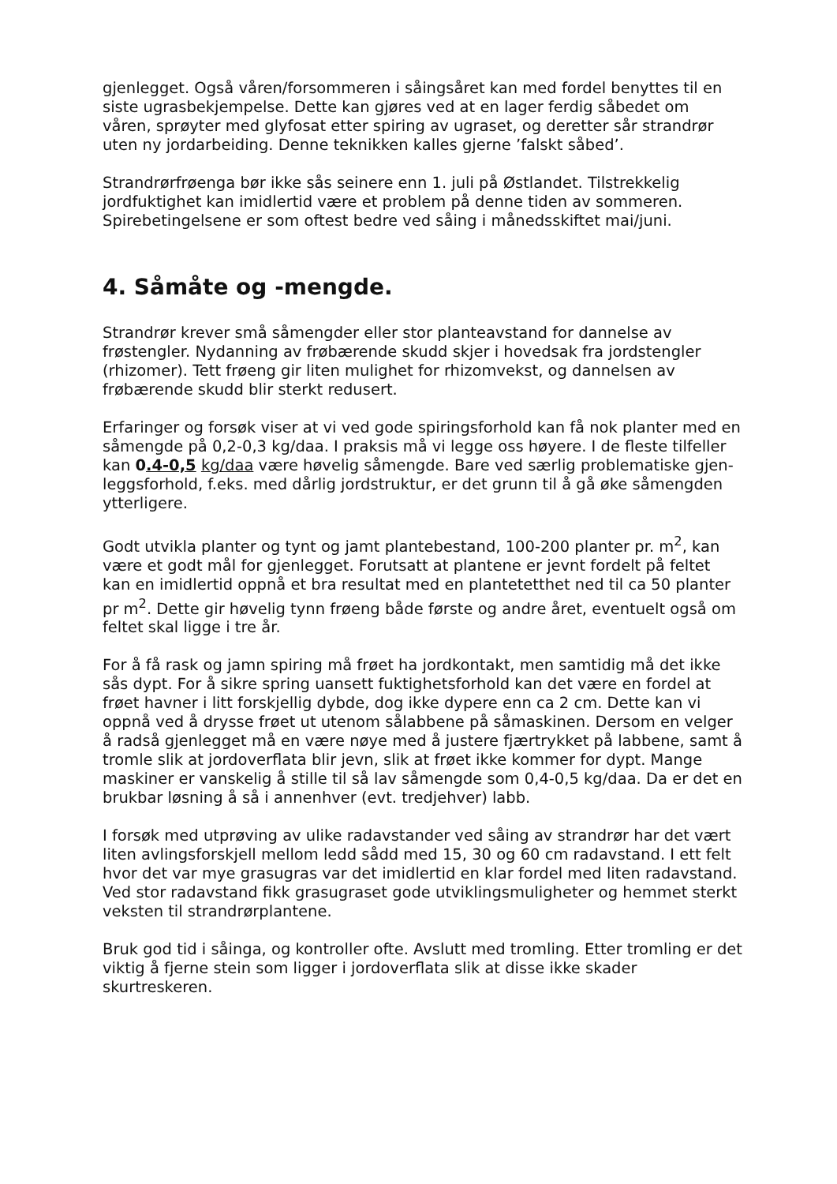gjenlegget. Også våren/forsommeren i såingsåret kan med fordel benyttes til en siste ugrasbekjempelse. Dette kan gjøres ved at en lager ferdig såbedet om våren, sprøyter med glyfosat etter spiring av ugraset, og deretter sår strandrør uten ny jordarbeiding. Denne teknikken kalles gjerne ’falskt såbed’.
Strandrørfrøenga bør ikke sås seinere enn 1. juli på Østlandet. Tilstrekkelig jordfuktighet kan imidlertid være et problem på denne tiden av sommeren. Spirebetingelsene er som oftest bedre ved såing i månedsskiftet mai/juni.
4. Såmåte og -mengde.
Strandrør krever små såmengder eller stor planteavstand for dannelse av frøstengler. Nydanning av frøbærende skudd skjer i hovedsak fra jordstengler (rhizomer). Tett frøeng gir liten mulighet for rhizomvekst, og dannelsen av frøbærende skudd blir sterkt redusert.
Erfaringer og forsøk viser at vi ved gode spiringsforhold kan få nok planter med en såmengde på 0,2-0,3 kg/daa. I praksis må vi legge oss høyere. I de fleste tilfeller kan 0.4-0,5 kg/daa være høvelig såmengde. Bare ved særlig problematiske gjen-leggsforhold, f.eks. med dårlig jordstruktur, er det grunn til å gå øke såmengden ytterligere.
Godt utvikla planter og tynt og jamt plantebestand, 100-200 planter pr. m<sup>2</sup>, kan være et godt mål for gjenlegget. Forutsatt at plantene er jevnt fordelt på feltet kan en imidlertid oppnå et bra resultat med en plantetetthet ned til ca 50 planter pr m<sup>2</sup>. Dette gir høvelig tynn frøeng både første og andre året, eventuelt også om feltet skal ligge i tre år.
For å få rask og jamn spiring må frøet ha jordkontakt, men samtidig må det ikke sås dypt. For å sikre spring uansett fuktighetsforhold kan det være en fordel at frøet havner i litt forskjellig dybde, dog ikke dypere enn ca 2 cm. Dette kan vi oppnå ved å drysse frøet ut utenom sålabbene på såmaskinen. Dersom en velger å radså gjenlegget må en være nøye med å justere fjærtrykket på labbene, samt å tromle slik at jordoverflata blir jevn, slik at frøet ikke kommer for dypt. Mange maskiner er vanskelig å stille til så lav såmengde som 0,4-0,5 kg/daa. Da er det en brukbar løsning å så i annenhver (evt. tredjehver) labb.
I forsøk med utprøving av ulike radavstander ved såing av strandrør har det vært liten avlingsforskjell mellom ledd sådd med 15, 30 og 60 cm radavstand. I ett felt hvor det var mye grasugras var det imidlertid en klar fordel med liten radavstand. Ved stor radavstand fikk grasugraset gode utviklingsmuligheter og hemmet sterkt veksten til strandrørplantene.
Bruk god tid i såinga, og kontroller ofte. Avslutt med tromling. Etter tromling er det viktig å fjerne stein som ligger i jordoverflata slik at disse ikke skader skurtreskeren.